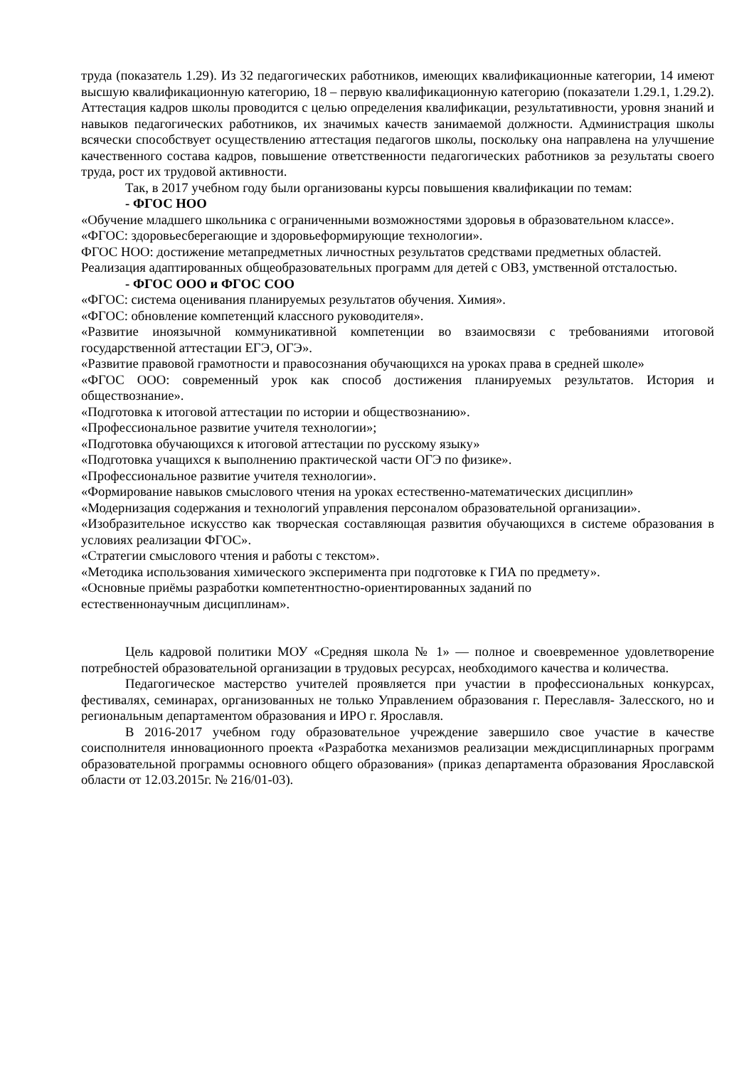труда (показатель 1.29). Из 32 педагогических работников, имеющих квалификационные категории, 14 имеют высшую квалификационную категорию, 18 – первую квалификационную категорию (показатели 1.29.1, 1.29.2). Аттестация кадров школы проводится с целью определения квалификации, результативности, уровня знаний и навыков педагогических работников, их значимых качеств занимаемой должности. Администрация школы всячески способствует осуществлению аттестация педагогов школы, поскольку она направлена на улучшение качественного состава кадров, повышение ответственности педагогических работников за результаты своего труда, рост их трудовой активности.
Так, в 2017 учебном году были организованы курсы повышения квалификации по темам:
- ФГОС НОО
«Обучение младшего школьника с ограниченными возможностями здоровья в образовательном классе».
«ФГОС: здоровьесберегающие и здоровьеформирующие технологии».
ФГОС НОО: достижение метапредметных личностных результатов средствами предметных областей.
Реализация адаптированных общеобразовательных программ для детей с ОВЗ, умственной отсталостью.
- ФГОС ООО и ФГОС СОО
«ФГОС: система оценивания планируемых результатов обучения. Химия».
«ФГОС: обновление компетенций классного руководителя».
«Развитие иноязычной коммуникативной компетенции во взаимосвязи с требованиями итоговой государственной аттестации ЕГЭ, ОГЭ».
«Развитие правовой грамотности и правосознания обучающихся на уроках права в средней школе»
«ФГОС ООО: современный урок как способ достижения планируемых результатов. История и обществознание».
«Подготовка к итоговой аттестации по истории и обществознанию».
«Профессиональное развитие учителя технологии»;
«Подготовка обучающихся к итоговой аттестации по русскому языку»
«Подготовка учащихся к выполнению практической части ОГЭ по физике».
«Профессиональное развитие учителя технологии».
«Формирование навыков смыслового чтения на уроках естественно-математических дисциплин»
«Модернизация содержания и технологий управления персоналом образовательной организации».
«Изобразительное искусство как творческая составляющая развития обучающихся в системе образования в условиях реализации ФГОС».
«Стратегии смыслового чтения и работы с текстом».
«Методика использования химического эксперимента при подготовке к ГИА по предмету».
«Основные приёмы разработки компетентностно-ориентированных заданий по
естественнонаучным дисциплинам».
Цель кадровой политики МОУ «Средняя школа № 1» — полное и своевременное удовлетворение потребностей образовательной организации в трудовых ресурсах, необходимого качества и количества.
Педагогическое мастерство учителей проявляется при участии в профессиональных конкурсах, фестивалях, семинарах, организованных не только Управлением образования г. Переславля- Залесского, но и региональным департаментом образования и ИРО г. Ярославля.
В 2016-2017 учебном году образовательное учреждение завершило свое участие в качестве соисполнителя инновационного проекта «Разработка механизмов реализации междисциплинарных программ образовательной программы основного общего образования» (приказ департамента образования Ярославской области от 12.03.2015г. № 216/01-03).